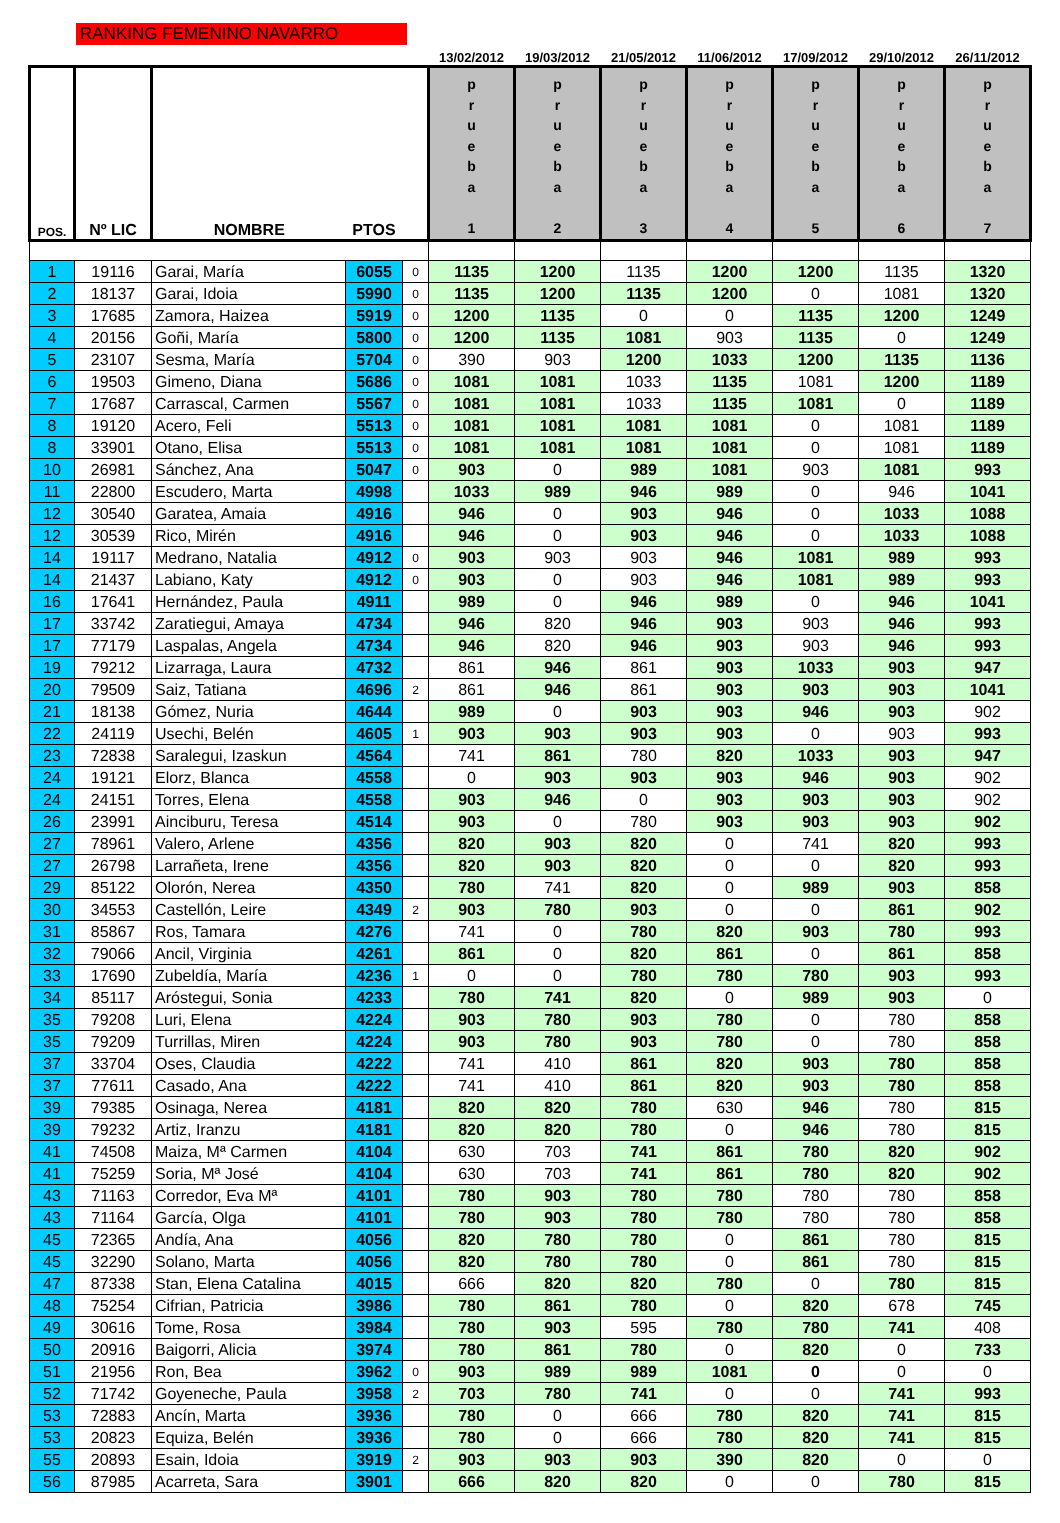RANKING FEMENINO NAVARRO
| | | | | | 13/02/2012 | 19/03/2012 | 21/05/2012 | 11/06/2012 | 17/09/2012 | 29/10/2012 | 26/11/2012 |
| POS. | Nº LIC | NOMBRE | PTOS | | p r u e b a 1 | p r u e b a 2 | p r u e b a 3 | p r u e b a 4 | p r u e b a 5 | p r u e b a 6 | p r u e b a 7 |
| 1 | 19116 | Garai, María | 6055 | 0 | 1135 | 1200 | 1135 | 1200 | 1200 | 1135 | 1320 |
| 2 | 18137 | Garai, Idoia | 5990 | 0 | 1135 | 1200 | 1135 | 1200 | 0 | 1081 | 1320 |
| 3 | 17685 | Zamora, Haizea | 5919 | 0 | 1200 | 1135 | 0 | 0 | 1135 | 1200 | 1249 |
| 4 | 20156 | Goñi, María | 5800 | 0 | 1200 | 1135 | 1081 | 903 | 1135 | 0 | 1249 |
| 5 | 23107 | Sesma, María | 5704 | 0 | 390 | 903 | 1200 | 1033 | 1200 | 1135 | 1136 |
| 6 | 19503 | Gimeno, Diana | 5686 | 0 | 1081 | 1081 | 1033 | 1135 | 1081 | 1200 | 1189 |
| 7 | 17687 | Carrascal, Carmen | 5567 | 0 | 1081 | 1081 | 1033 | 1135 | 1081 | 0 | 1189 |
| 8 | 19120 | Acero, Feli | 5513 | 0 | 1081 | 1081 | 1081 | 1081 | 0 | 1081 | 1189 |
| 8 | 33901 | Otano, Elisa | 5513 | 0 | 1081 | 1081 | 1081 | 1081 | 0 | 1081 | 1189 |
| 10 | 26981 | Sánchez, Ana | 5047 | 0 | 903 | 0 | 989 | 1081 | 903 | 1081 | 993 |
| 11 | 22800 | Escudero, Marta | 4998 | | 1033 | 989 | 946 | 989 | 0 | 946 | 1041 |
| 12 | 30540 | Garatea, Amaia | 4916 | | 946 | 0 | 903 | 946 | 0 | 1033 | 1088 |
| 12 | 30539 | Rico, Mirén | 4916 | | 946 | 0 | 903 | 946 | 0 | 1033 | 1088 |
| 14 | 19117 | Medrano, Natalia | 4912 | 0 | 903 | 903 | 903 | 946 | 1081 | 989 | 993 |
| 14 | 21437 | Labiano, Katy | 4912 | 0 | 903 | 0 | 903 | 946 | 1081 | 989 | 993 |
| 16 | 17641 | Hernández, Paula | 4911 | | 989 | 0 | 946 | 989 | 0 | 946 | 1041 |
| 17 | 33742 | Zaratiegui, Amaya | 4734 | | 946 | 820 | 946 | 903 | 903 | 946 | 993 |
| 17 | 77179 | Laspalas, Angela | 4734 | | 946 | 820 | 946 | 903 | 903 | 946 | 993 |
| 19 | 79212 | Lizarraga, Laura | 4732 | | 861 | 946 | 861 | 903 | 1033 | 903 | 947 |
| 20 | 79509 | Saiz, Tatiana | 4696 | 2 | 861 | 946 | 861 | 903 | 903 | 903 | 1041 |
| 21 | 18138 | Gómez, Nuria | 4644 | | 989 | 0 | 903 | 903 | 946 | 903 | 902 |
| 22 | 24119 | Usechi, Belén | 4605 | 1 | 903 | 903 | 903 | 903 | 0 | 903 | 993 |
| 23 | 72838 | Saralegui, Izaskun | 4564 | | 741 | 861 | 780 | 820 | 1033 | 903 | 947 |
| 24 | 19121 | Elorz, Blanca | 4558 | | 0 | 903 | 903 | 903 | 946 | 903 | 902 |
| 24 | 24151 | Torres, Elena | 4558 | | 903 | 946 | 0 | 903 | 903 | 903 | 902 |
| 26 | 23991 | Ainciburu, Teresa | 4514 | | 903 | 0 | 780 | 903 | 903 | 903 | 902 |
| 27 | 78961 | Valero, Arlene | 4356 | | 820 | 903 | 820 | 0 | 741 | 820 | 993 |
| 27 | 26798 | Larrañeta, Irene | 4356 | | 820 | 903 | 820 | 0 | 0 | 820 | 993 |
| 29 | 85122 | Olorón, Nerea | 4350 | | 780 | 741 | 820 | 0 | 989 | 903 | 858 |
| 30 | 34553 | Castellón, Leire | 4349 | 2 | 903 | 780 | 903 | 0 | 0 | 861 | 902 |
| 31 | 85867 | Ros, Tamara | 4276 | | 741 | 0 | 780 | 820 | 903 | 780 | 993 |
| 32 | 79066 | Ancil, Virginia | 4261 | | 861 | 0 | 820 | 861 | 0 | 861 | 858 |
| 33 | 17690 | Zubeldía, María | 4236 | 1 | 0 | 0 | 780 | 780 | 780 | 903 | 993 |
| 34 | 85117 | Aróstegui, Sonia | 4233 | | 780 | 741 | 820 | 0 | 989 | 903 | 0 |
| 35 | 79208 | Luri, Elena | 4224 | | 903 | 780 | 903 | 780 | 0 | 780 | 858 |
| 35 | 79209 | Turrillas, Miren | 4224 | | 903 | 780 | 903 | 780 | 0 | 780 | 858 |
| 37 | 33704 | Oses, Claudia | 4222 | | 741 | 410 | 861 | 820 | 903 | 780 | 858 |
| 37 | 77611 | Casado, Ana | 4222 | | 741 | 410 | 861 | 820 | 903 | 780 | 858 |
| 39 | 79385 | Osinaga, Nerea | 4181 | | 820 | 820 | 780 | 630 | 946 | 780 | 815 |
| 39 | 79232 | Artiz, Iranzu | 4181 | | 820 | 820 | 780 | 0 | 946 | 780 | 815 |
| 41 | 74508 | Maiza, Mª Carmen | 4104 | | 630 | 703 | 741 | 861 | 780 | 820 | 902 |
| 41 | 75259 | Soria, Mª José | 4104 | | 630 | 703 | 741 | 861 | 780 | 820 | 902 |
| 43 | 71163 | Corredor, Eva Mª | 4101 | | 780 | 903 | 780 | 780 | 780 | 780 | 858 |
| 43 | 71164 | García, Olga | 4101 | | 780 | 903 | 780 | 780 | 780 | 780 | 858 |
| 45 | 72365 | Andía, Ana | 4056 | | 820 | 780 | 780 | 0 | 861 | 780 | 815 |
| 45 | 32290 | Solano, Marta | 4056 | | 820 | 780 | 780 | 0 | 861 | 780 | 815 |
| 47 | 87338 | Stan, Elena Catalina | 4015 | | 666 | 820 | 820 | 780 | 0 | 780 | 815 |
| 48 | 75254 | Cifrian, Patricia | 3986 | | 780 | 861 | 780 | 0 | 820 | 678 | 745 |
| 49 | 30616 | Tome, Rosa | 3984 | | 780 | 903 | 595 | 780 | 780 | 741 | 408 |
| 50 | 20916 | Baigorri, Alicia | 3974 | | 780 | 861 | 780 | 0 | 820 | 0 | 733 |
| 51 | 21956 | Ron, Bea | 3962 | 0 | 903 | 989 | 989 | 1081 | 0 | 0 | 0 |
| 52 | 71742 | Goyeneche, Paula | 3958 | 2 | 703 | 780 | 741 | 0 | 0 | 741 | 993 |
| 53 | 72883 | Ancín, Marta | 3936 | | 780 | 0 | 666 | 780 | 820 | 741 | 815 |
| 53 | 20823 | Equiza, Belén | 3936 | | 780 | 0 | 666 | 780 | 820 | 741 | 815 |
| 55 | 20893 | Esain, Idoia | 3919 | 2 | 903 | 903 | 903 | 390 | 820 | 0 | 0 |
| 56 | 87985 | Acarreta, Sara | 3901 | | 666 | 820 | 820 | 0 | 0 | 780 | 815 |